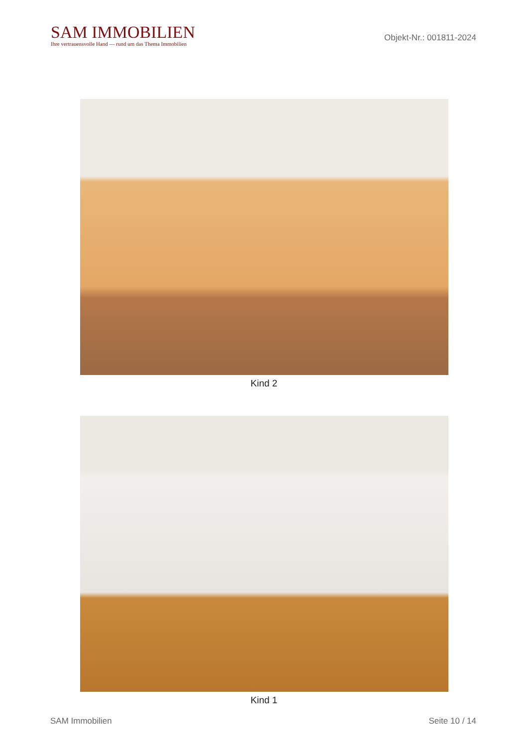SAM IMMOBILIEN
Ihre vertrauensvolle Hand — rund um das Thema Immobilien
Objekt-Nr.: 001811-2024
Kind 2
Kind 1
SAM Immobilien Seite 10 / 14